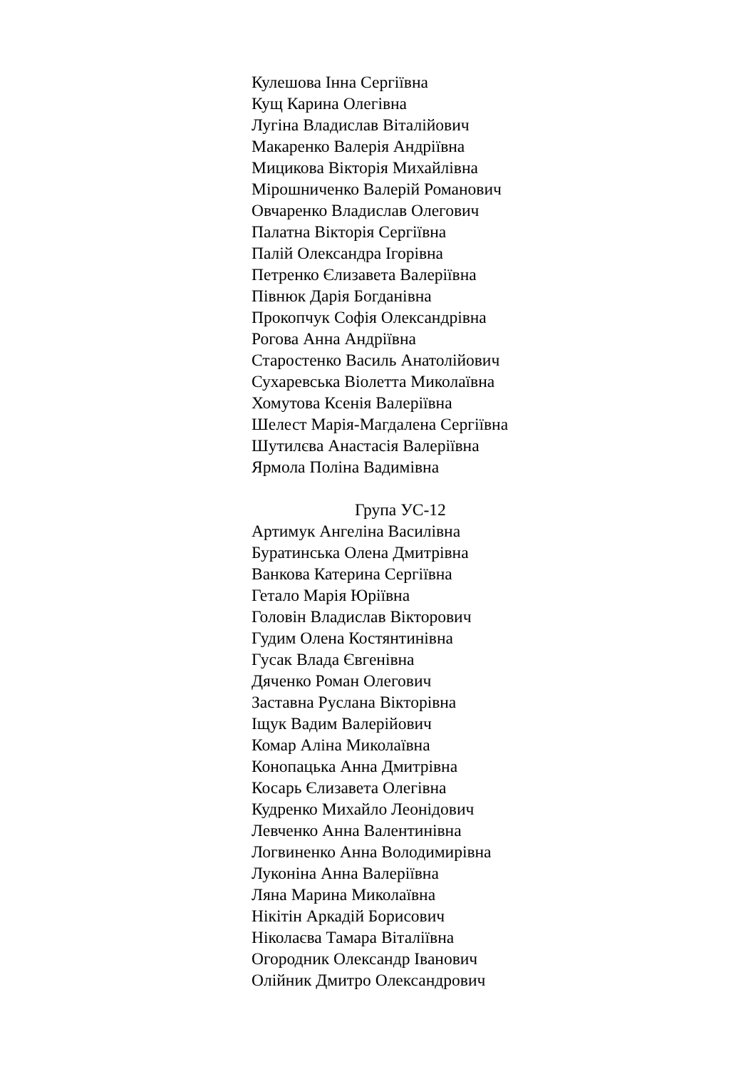Кулешова Інна Сергіївна
Кущ Карина Олегівна
Лугіна Владислав Віталійович
Макаренко Валерія Андріївна
Мицикова Вікторія Михайлівна
Мірошниченко Валерій Романович
Овчаренко Владислав Олегович
Палатна Вікторія Сергіївна
Палій Олександра Ігорівна
Петренко Єлизавета Валеріївна
Півнюк Дарія Богданівна
Прокопчук Софія Олександрівна
Рогова Анна Андріївна
Старостенко Василь Анатолійович
Сухаревська Віолетта Миколаївна
Хомутова Ксенія Валеріївна
Шелест Марія-Магдалена Сергіївна
Шутилєва Анастасія Валеріївна
Ярмола Поліна Вадимівна
Група УС-12
Артимук Ангеліна Василівна
Буратинська Олена Дмитрівна
Ванкова Катерина Сергіївна
Гетало Марія Юріївна
Головін Владислав Вікторович
Гудим Олена Костянтинівна
Гусак Влада Євгенівна
Дяченко Роман Олегович
Заставна Руслана Вікторівна
Іщук Вадим Валерійович
Комар Аліна Миколаївна
Конопацька Анна Дмитрівна
Косарь Єлизавета Олегівна
Кудренко Михайло Леонідович
Левченко Анна Валентинівна
Логвиненко Анна Володимирівна
Луконіна Анна Валеріївна
Ляна Марина Миколаївна
Нікітін Аркадій Борисович
Ніколаєва Тамара Віталіївна
Огородник Олександр Іванович
Олійник Дмитро Олександрович